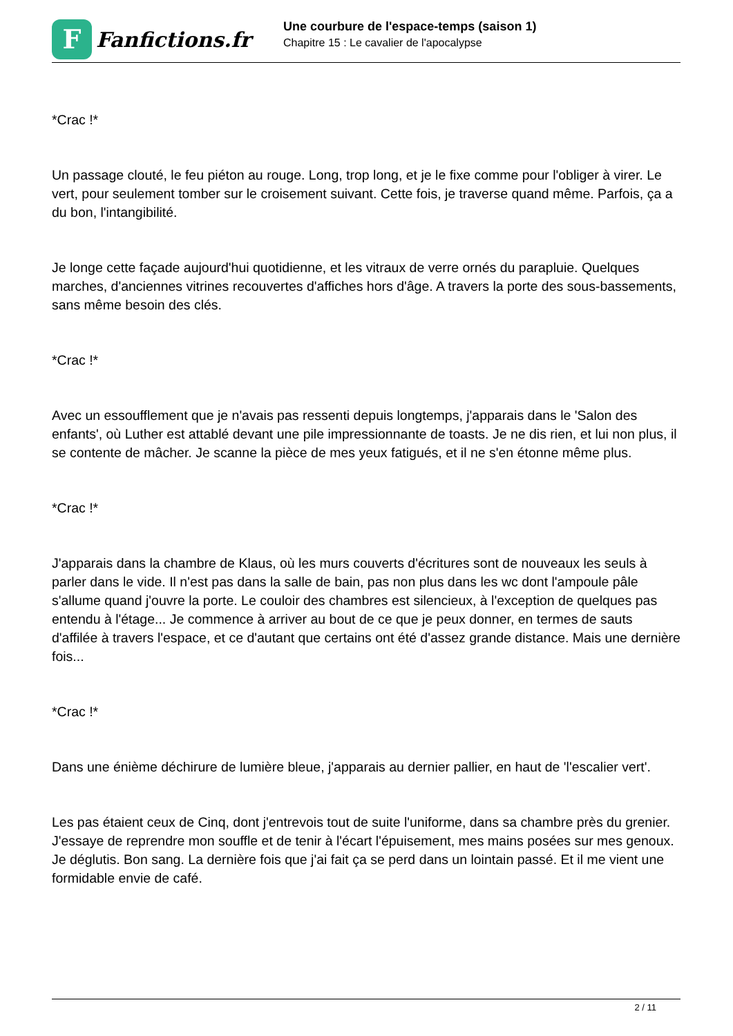F
Fanfictions.fr
Une courbure de l'espace-temps (saison 1)
Chapitre 15 : Le cavalier de l'apocalypse
*Crac !*
Un passage clouté, le feu piéton au rouge. Long, trop long, et je le fixe comme pour l'obliger à virer. Le vert, pour seulement tomber sur le croisement suivant. Cette fois, je traverse quand même. Parfois, ça a du bon, l'intangibilité.
Je longe cette façade aujourd'hui quotidienne, et les vitraux de verre ornés du parapluie. Quelques marches, d'anciennes vitrines recouvertes d'affiches hors d'âge. A travers la porte des sous-bassements, sans même besoin des clés.
*Crac !*
Avec un essoufflement que je n'avais pas ressenti depuis longtemps, j'apparais dans le 'Salon des enfants', où Luther est attablé devant une pile impressionnante de toasts. Je ne dis rien, et lui non plus, il se contente de mâcher. Je scanne la pièce de mes yeux fatigués, et il ne s'en étonne même plus.
*Crac !*
J'apparais dans la chambre de Klaus, où les murs couverts d'écritures sont de nouveaux les seuls à parler dans le vide. Il n'est pas dans la salle de bain, pas non plus dans les wc dont l'ampoule pâle s'allume quand j'ouvre la porte. Le couloir des chambres est silencieux, à l'exception de quelques pas entendu à l'étage... Je commence à arriver au bout de ce que je peux donner, en termes de sauts d'affilée à travers l'espace, et ce d'autant que certains ont été d'assez grande distance. Mais une dernière fois...
*Crac !*
Dans une énième déchirure de lumière bleue, j'apparais au dernier pallier, en haut de 'l'escalier vert'.
Les pas étaient ceux de Cinq, dont j'entrevois tout de suite l'uniforme, dans sa chambre près du grenier. J'essaye de reprendre mon souffle et de tenir à l'écart l'épuisement, mes mains posées sur mes genoux. Je déglutis. Bon sang. La dernière fois que j'ai fait ça se perd dans un lointain passé. Et il me vient une formidable envie de café.
2 / 11